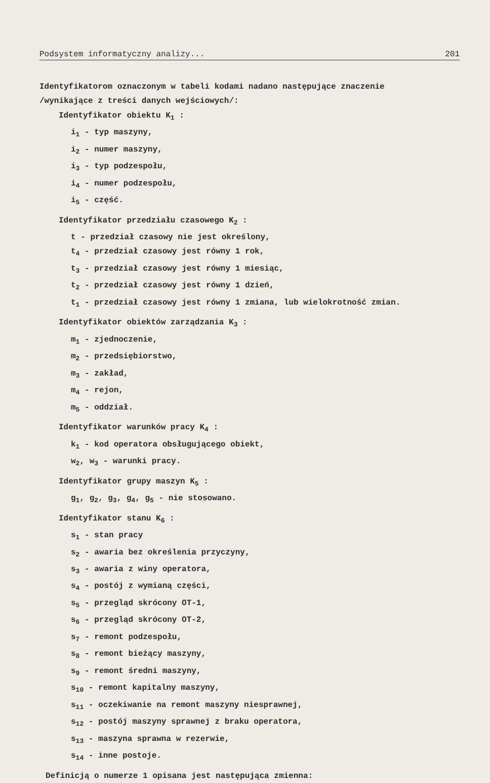Podsystem informatyczny analizy... 201
Identyfikatorom oznaczonym w tabeli kodami nadano następujące znaczenie
/wynikające z treści danych wejściowych/:
Identyfikator obiektu K<sub>1</sub> :
i<sub>1</sub> - typ maszyny,
i<sub>2</sub> - numer maszyny,
i<sub>3</sub> - typ podzespołu,
i<sub>4</sub> - numer podzespołu,
i<sub>5</sub> - część.
Identyfikator przedziału czasowego K<sub>2</sub> :
t - przedział czasowy nie jest określony,
t<sub>4</sub> - przedział czasowy jest równy 1 rok,
t<sub>3</sub> - przedział czasowy jest równy 1 miesiąc,
t<sub>2</sub> - przedział czasowy jest równy 1 dzień,
t<sub>1</sub> - przedział czasowy jest równy 1 zmiana, lub wielokrotność zmian.
Identyfikator obiektów zarządzania K<sub>3</sub> :
m<sub>1</sub> - zjednoczenie,
m<sub>2</sub> - przedsiębiorstwo,
m<sub>3</sub> - zakład,
m<sub>4</sub> - rejon,
m<sub>5</sub> - oddział.
Identyfikator warunków pracy K<sub>4</sub> :
k<sub>1</sub> - kod operatora obsługującego obiekt,
w<sub>2</sub>, w<sub>3</sub> - warunki pracy.
Identyfikator grupy maszyn K<sub>5</sub> :
g<sub>1</sub>, g<sub>2</sub>, g<sub>3</sub>, g<sub>4</sub>, g<sub>5</sub> - nie stosowano.
Identyfikator stanu K<sub>6</sub> :
s<sub>1</sub> - stan pracy
s<sub>2</sub> - awaria bez określenia przyczyny,
s<sub>3</sub> - awaria z winy operatora,
s<sub>4</sub> - postój z wymianą części,
s<sub>5</sub> - przegląd skrócony OT-1,
s<sub>6</sub> - przegląd skrócony OT-2,
s<sub>7</sub> - remont podzespołu,
s<sub>8</sub> - remont bieżący maszyny,
s<sub>9</sub> - remont średni maszyny,
s<sub>10</sub> - remont kapitalny maszyny,
s<sub>11</sub> - oczekiwanie na remont maszyny niesprawnej,
s<sub>12</sub> - postój maszyny sprawnej z braku operatora,
s<sub>13</sub> - maszyna sprawna w rezerwie,
s<sub>14</sub> - inne postoje.
Definicją o numerze 1 opisana jest następująca zmienna: